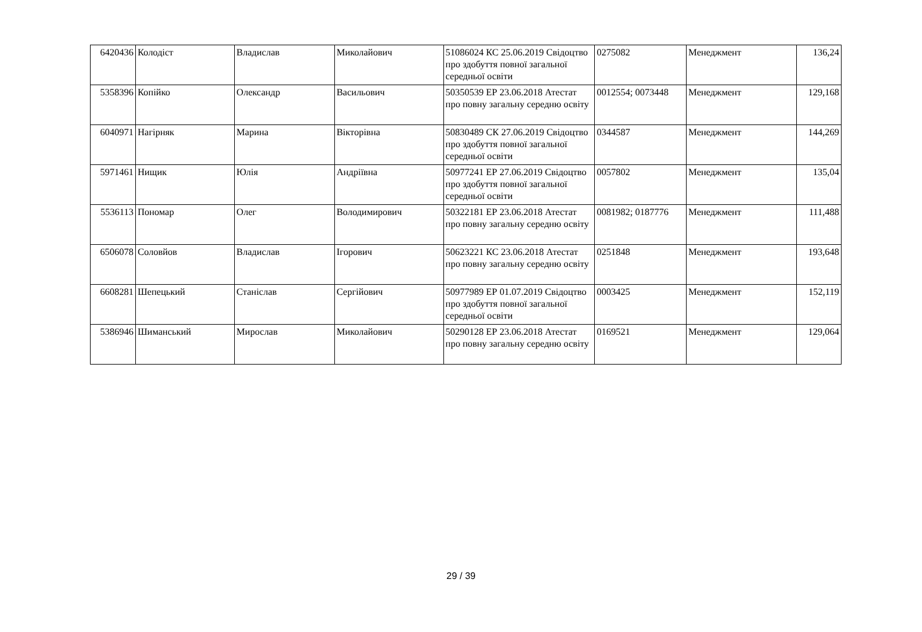| 6420436 | Колодіст | Владислав | Миколайович | 51086024 КС 25.06.2019 Свідоцтво про здобуття повної загальної середньої освіти | 0275082 | Менеджмент | 136,24 |
| 5358396 | Копійко | Олександр | Васильович | 50350539 ЕР 23.06.2018 Атестат про повну загальну середню освіту | 0012554; 0073448 | Менеджмент | 129,168 |
| 6040971 | Нагірняк | Марина | Вікторівна | 50830489 СК 27.06.2019 Свідоцтво про здобуття повної загальної середньої освіти | 0344587 | Менеджмент | 144,269 |
| 5971461 | Нищик | Юлія | Андріївна | 50977241 ЕР 27.06.2019 Свідоцтво про здобуття повної загальної середньої освіти | 0057802 | Менеджмент | 135,04 |
| 5536113 | Пономар | Олег | Володимирович | 50322181 ЕР 23.06.2018 Атестат про повну загальну середню освіту | 0081982; 0187776 | Менеджмент | 111,488 |
| 6506078 | Соловйов | Владислав | Ігорович | 50623221 КС 23.06.2018 Атестат про повну загальну середню освіту | 0251848 | Менеджмент | 193,648 |
| 6608281 | Шепецький | Станіслав | Сергійович | 50977989 ЕР 01.07.2019 Свідоцтво про здобуття повної загальної середньої освіти | 0003425 | Менеджмент | 152,119 |
| 5386946 | Шиманський | Мирослав | Миколайович | 50290128 ЕР 23.06.2018 Атестат про повну загальну середню освіту | 0169521 | Менеджмент | 129,064 |
29 / 39